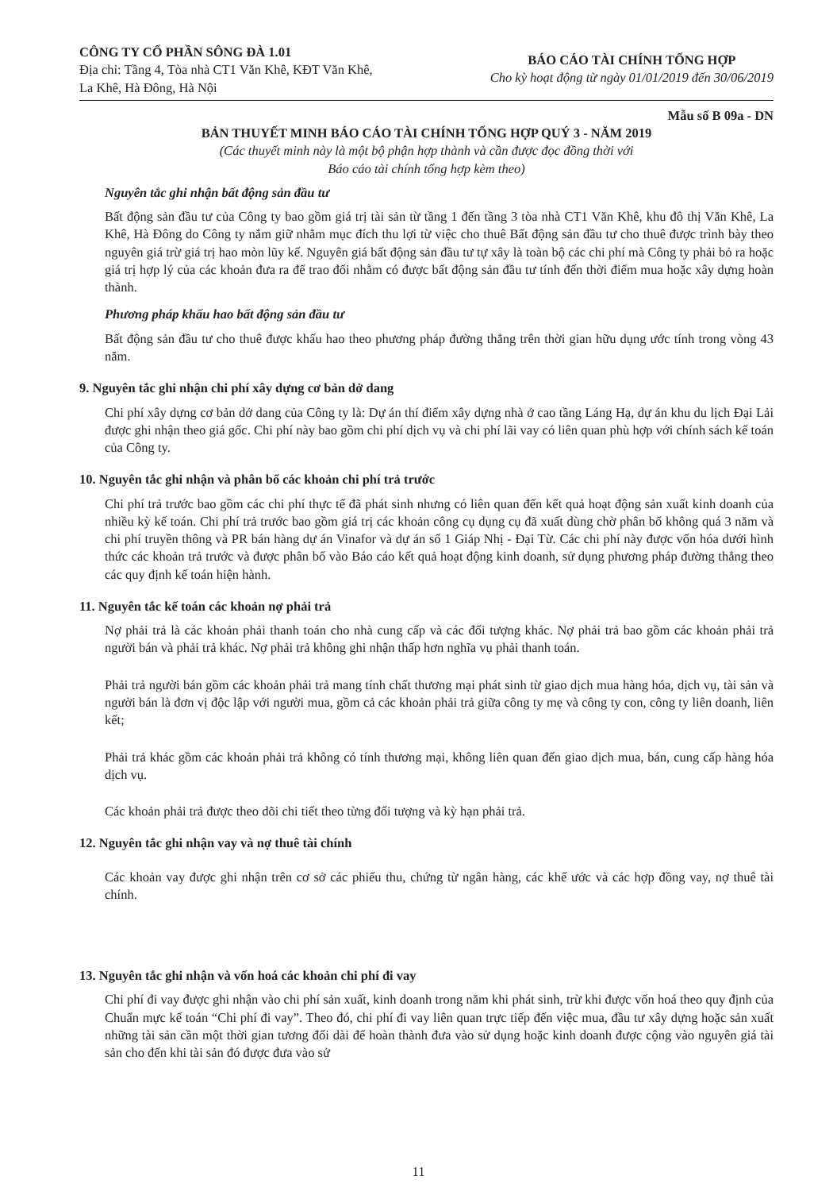CÔNG TY CỔ PHẦN SÔNG ĐÀ 1.01
Địa chỉ: Tầng 4, Tòa nhà CT1 Văn Khê, KĐT Văn Khê,
La Khê, Hà Đông, Hà Nội
BÁO CÁO TÀI CHÍNH TỔNG HỢP
Cho kỳ hoạt động từ ngày 01/01/2019 đến 30/06/2019
Mẫu số B 09a - DN
BẢN THUYẾT MINH BÁO CÁO TÀI CHÍNH TỔNG HỢP QUÝ 3 - NĂM 2019
(Các thuyết minh này là một bộ phận hợp thành và cần được đọc đồng thời với
Báo cáo tài chính tổng hợp kèm theo)
Nguyên tắc ghi nhận bất động sản đầu tư
Bất động sản đầu tư của Công ty bao gồm giá trị tài sản từ tầng 1 đến tầng 3 tòa nhà CT1 Văn Khê, khu đô thị Văn Khê, La Khê, Hà Đông do Công ty nắm giữ nhằm mục đích thu lợi từ việc cho thuê Bất động sản đầu tư cho thuê được trình bày theo nguyên giá trừ giá trị hao mòn lũy kế. Nguyên giá bất động sản đầu tư tự xây là toàn bộ các chi phí mà Công ty phải bỏ ra hoặc giá trị hợp lý của các khoản đưa ra để trao đổi nhằm có được bất động sản đầu tư tính đến thời điểm mua hoặc xây dựng hoàn thành.
Phương pháp khấu hao bất động sản đầu tư
Bất động sản đầu tư cho thuê được khấu hao theo phương pháp đường thẳng trên thời gian hữu dụng ước tính trong vòng 43 năm.
9. Nguyên tắc ghi nhận chi phí xây dựng cơ bản dở dang
Chi phí xây dựng cơ bản dở dang của Công ty là: Dự án thí điểm xây dựng nhà ở cao tầng Láng Hạ, dự án khu du lịch Đại Lải được ghi nhận theo giá gốc. Chi phí này bao gồm chi phí dịch vụ và chi phí lãi vay có liên quan phù hợp với chính sách kế toán của Công ty.
10. Nguyên tắc ghi nhận và phân bổ các khoản chi phí trả trước
Chi phí trả trước bao gồm các chi phí thực tế đã phát sinh nhưng có liên quan đến kết quả hoạt động sản xuất kinh doanh của nhiều kỳ kế toán. Chi phí trả trước bao gồm giá trị các khoản công cụ dụng cụ đã xuất dùng chờ phân bổ không quá 3 năm và chi phí truyền thông và PR bán hàng dự án Vinafor và dự án số 1 Giáp Nhị - Đại Từ. Các chi phí này được vốn hóa dưới hình thức các khoản trả trước và được phân bổ vào Báo cáo kết quả hoạt động kinh doanh, sử dụng phương pháp đường thẳng theo các quy định kế toán hiện hành.
11. Nguyên tắc kế toán các khoản nợ phải trả
Nợ phải trả là các khoản phải thanh toán cho nhà cung cấp và các đối tượng khác. Nợ phải trả bao gồm các khoản phải trả người bán và phải trả khác. Nợ phải trả không ghi nhận thấp hơn nghĩa vụ phải thanh toán.
Phải trả người bán gồm các khoản phải trả mang tính chất thương mại phát sinh từ giao dịch mua hàng hóa, dịch vụ, tài sản và người bán là đơn vị độc lập với người mua, gồm cả các khoản phải trả giữa công ty mẹ và công ty con, công ty liên doanh, liên kết;
Phải trả khác gồm các khoản phải trả không có tính thương mại, không liên quan đến giao dịch mua, bán, cung cấp hàng hóa dịch vụ.
Các khoản phải trả được theo dõi chi tiết theo từng đối tượng và kỳ hạn phải trả.
12. Nguyên tắc ghi nhận vay và nợ thuê tài chính
Các khoản vay được ghi nhận trên cơ sở các phiếu thu, chứng từ ngân hàng, các khế ước và các hợp đồng vay, nợ thuê tài chính.
13. Nguyên tắc ghi nhận và vốn hoá các khoản chi phí đi vay
Chi phí đi vay được ghi nhận vào chi phí sản xuất, kinh doanh trong năm khi phát sinh, trừ khi được vốn hoá theo quy định của Chuẩn mực kế toán “Chi phí đi vay”. Theo đó, chi phí đi vay liên quan trực tiếp đến việc mua, đầu tư xây dựng hoặc sản xuất những tài sản cần một thời gian tương đối dài để hoàn thành đưa vào sử dụng hoặc kinh doanh được cộng vào nguyên giá tài sản cho đến khi tài sản đó được đưa vào sử
11